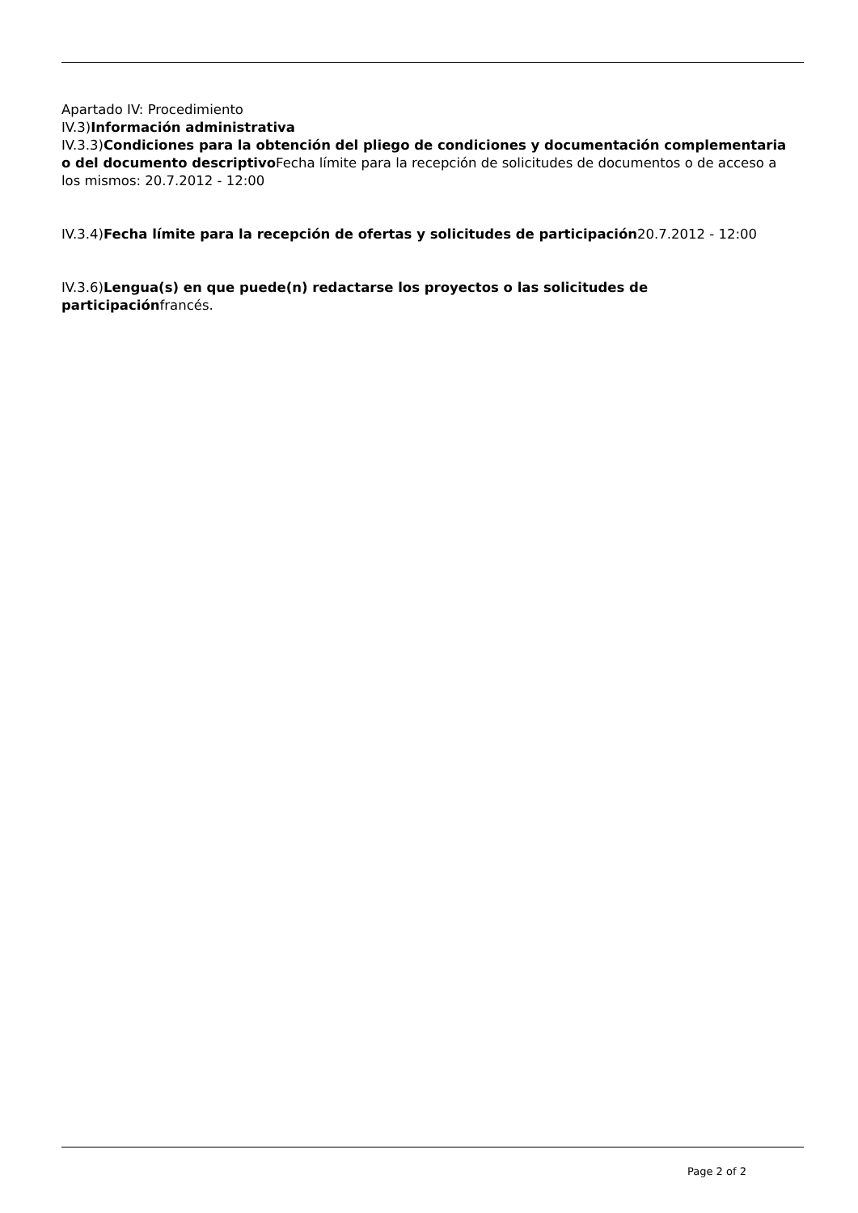Apartado IV: Procedimiento
IV.3)Información administrativa
IV.3.3)Condiciones para la obtención del pliego de condiciones y documentación complementaria o del documento descriptivo Fecha límite para la recepción de solicitudes de documentos o de acceso a los mismos: 20.7.2012 - 12:00
IV.3.4)Fecha límite para la recepción de ofertas y solicitudes de participación20.7.2012 - 12:00
IV.3.6)Lengua(s) en que puede(n) redactarse los proyectos o las solicitudes de participaciónfrancés.
Page 2 of 2